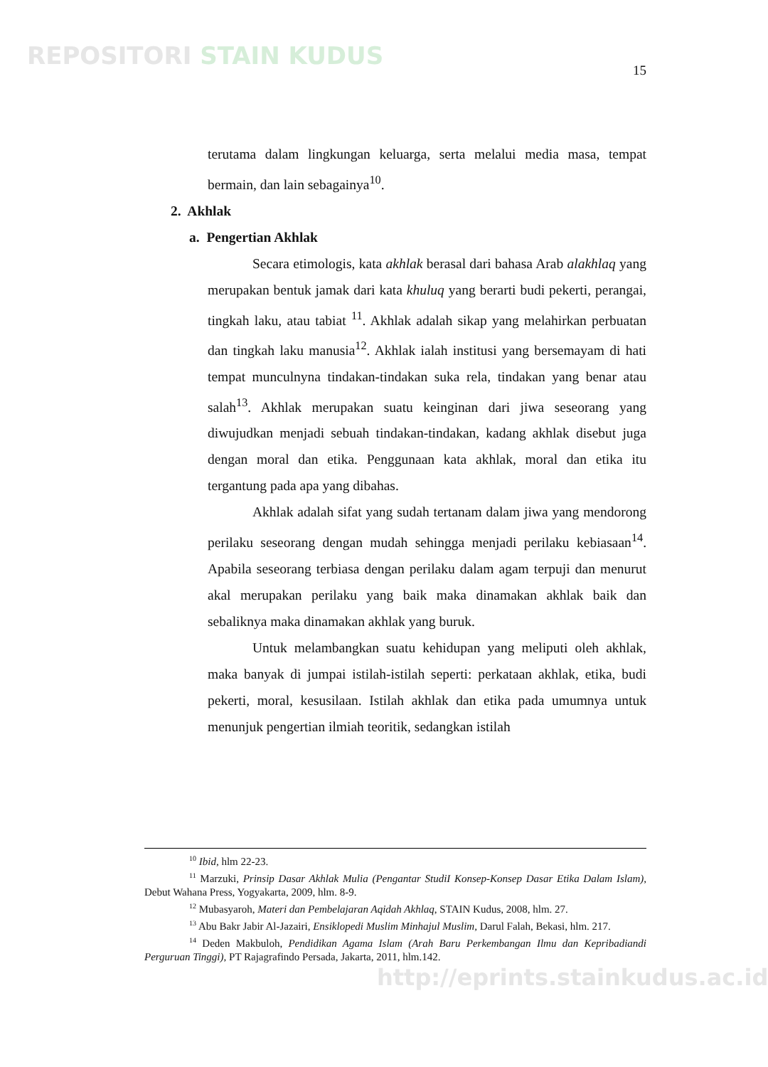REPOSITORI STAIN KUDUS
15
terutama dalam lingkungan keluarga, serta melalui media masa, tempat bermain, dan lain sebagainya<sup>10</sup>.
2. Akhlak
a. Pengertian Akhlak
Secara etimologis, kata akhlak berasal dari bahasa Arab alakhlaq yang merupakan bentuk jamak dari kata khuluq yang berarti budi pekerti, perangai, tingkah laku, atau tabiat <sup>11</sup>. Akhlak adalah sikap yang melahirkan perbuatan dan tingkah laku manusia<sup>12</sup>. Akhlak ialah institusi yang bersemayam di hati tempat munculnyna tindakan-tindakan suka rela, tindakan yang benar atau salah<sup>13</sup>. Akhlak merupakan suatu keinginan dari jiwa seseorang yang diwujudkan menjadi sebuah tindakan-tindakan, kadang akhlak disebut juga dengan moral dan etika. Penggunaan kata akhlak, moral dan etika itu tergantung pada apa yang dibahas.
Akhlak adalah sifat yang sudah tertanam dalam jiwa yang mendorong perilaku seseorang dengan mudah sehingga menjadi perilaku kebiasaan<sup>14</sup>. Apabila seseorang terbiasa dengan perilaku dalam agam terpuji dan menurut akal merupakan perilaku yang baik maka dinamakan akhlak baik dan sebaliknya maka dinamakan akhlak yang buruk.
Untuk melambangkan suatu kehidupan yang meliputi oleh akhlak, maka banyak di jumpai istilah-istilah seperti: perkataan akhlak, etika, budi pekerti, moral, kesusilaan. Istilah akhlak dan etika pada umumnya untuk menunjuk pengertian ilmiah teoritik, sedangkan istilah
<sup>10</sup> Ibid, hlm 22-23.
<sup>11</sup> Marzuki, Prinsip Dasar Akhlak Mulia (Pengantar StudiI Konsep-Konsep Dasar Etika Dalam Islam), Debut Wahana Press, Yogyakarta, 2009, hlm. 8-9.
<sup>12</sup> Mubasyaroh, Materi dan Pembelajaran Aqidah Akhlaq, STAIN Kudus, 2008, hlm. 27.
<sup>13</sup> Abu Bakr Jabir Al-Jazairi, Ensiklopedi Muslim Minhajul Muslim, Darul Falah, Bekasi, hlm. 217.
<sup>14</sup> Deden Makbuloh, Pendidikan Agama Islam (Arah Baru Perkembangan Ilmu dan Kepribadiandi Perguruan Tinggi), PT Rajagrafindo Persada, Jakarta, 2011, hlm.142.
http://eprints.stainkudus.ac.id